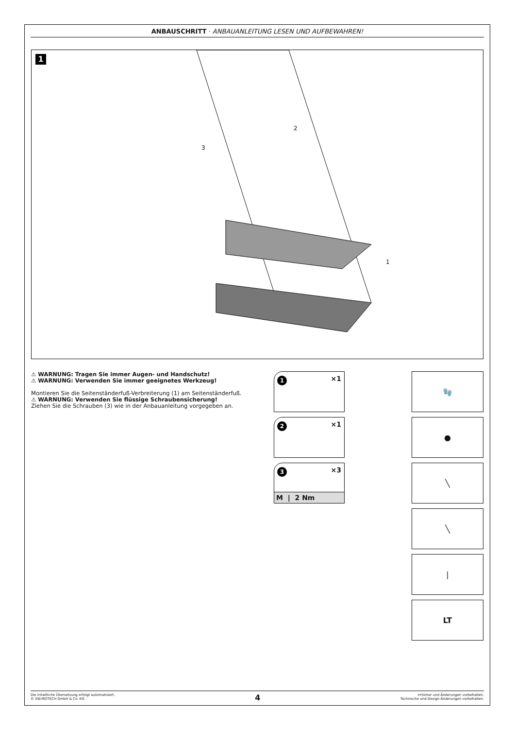ANBAUSCHRITT · ANBAUANLEITUNG LESEN UND AUFBEWAHREN!
1
2
3
1
⚠ WARNUNG: Tragen Sie immer Augen- und Handschutz!
⚠ WARNUNG: Verwenden Sie immer geeignetes Werkzeug!
Montieren Sie die Seitenständerfuß-Verbreiterung (1) am Seitenständerfuß.
⚠ WARNUNG: Verwenden Sie flüssige Schraubensicherung!
Ziehen Sie die Schrauben (3) wie in der Anbauanleitung vorgegeben an.
1 ×1
2 ×1
3 ×3
M | 2 Nm
🧤
●
╲
╲
|
LT
Die inhaltliche Übersetzung erfolgt automatisiert.
© SW-MOTECH GmbH & Co. KG
4
Irrtümer und Änderungen vorbehalten.
Technische und Design-Änderungen vorbehalten.